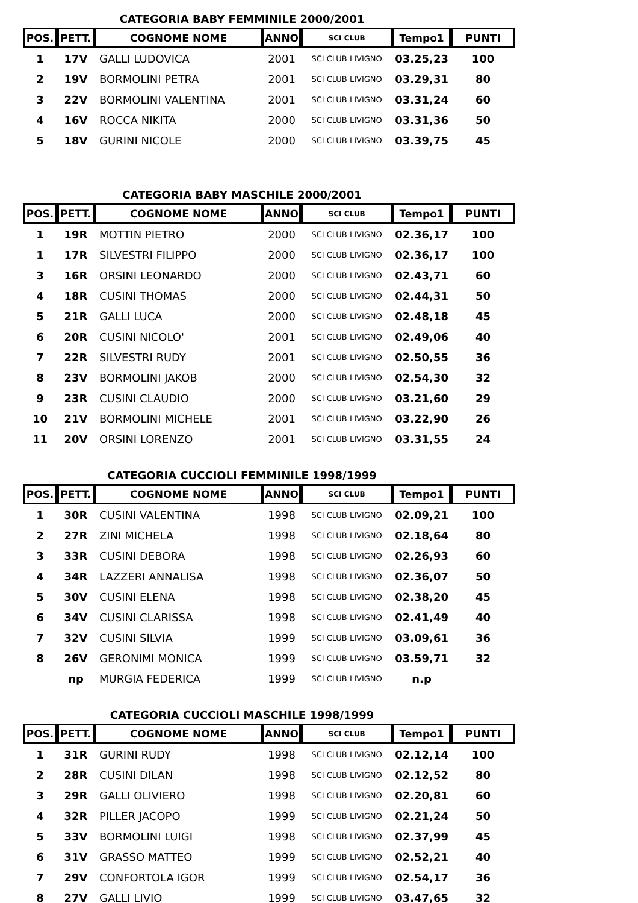CATEGORIA BABY FEMMINILE 2000/2001
| POS. | PETT. | COGNOME NOME | ANNO | SCI CLUB | Tempo1 | PUNTI |
| --- | --- | --- | --- | --- | --- | --- |
| 1 | 17V | GALLI LUDOVICA | 2001 | SCI CLUB LIVIGNO | 03.25,23 | 100 |
| 2 | 19V | BORMOLINI PETRA | 2001 | SCI CLUB LIVIGNO | 03.29,31 | 80 |
| 3 | 22V | BORMOLINI VALENTINA | 2001 | SCI CLUB LIVIGNO | 03.31,24 | 60 |
| 4 | 16V | ROCCA NIKITA | 2000 | SCI CLUB LIVIGNO | 03.31,36 | 50 |
| 5 | 18V | GURINI NICOLE | 2000 | SCI CLUB LIVIGNO | 03.39,75 | 45 |
CATEGORIA BABY MASCHILE 2000/2001
| POS. | PETT. | COGNOME NOME | ANNO | SCI CLUB | Tempo1 | PUNTI |
| --- | --- | --- | --- | --- | --- | --- |
| 1 | 19R | MOTTIN PIETRO | 2000 | SCI CLUB LIVIGNO | 02.36,17 | 100 |
| 1 | 17R | SILVESTRI FILIPPO | 2000 | SCI CLUB LIVIGNO | 02.36,17 | 100 |
| 3 | 16R | ORSINI LEONARDO | 2000 | SCI CLUB LIVIGNO | 02.43,71 | 60 |
| 4 | 18R | CUSINI THOMAS | 2000 | SCI CLUB LIVIGNO | 02.44,31 | 50 |
| 5 | 21R | GALLI LUCA | 2000 | SCI CLUB LIVIGNO | 02.48,18 | 45 |
| 6 | 20R | CUSINI NICOLO' | 2001 | SCI CLUB LIVIGNO | 02.49,06 | 40 |
| 7 | 22R | SILVESTRI RUDY | 2001 | SCI CLUB LIVIGNO | 02.50,55 | 36 |
| 8 | 23V | BORMOLINI JAKOB | 2000 | SCI CLUB LIVIGNO | 02.54,30 | 32 |
| 9 | 23R | CUSINI CLAUDIO | 2000 | SCI CLUB LIVIGNO | 03.21,60 | 29 |
| 10 | 21V | BORMOLINI MICHELE | 2001 | SCI CLUB LIVIGNO | 03.22,90 | 26 |
| 11 | 20V | ORSINI LORENZO | 2001 | SCI CLUB LIVIGNO | 03.31,55 | 24 |
CATEGORIA CUCCIOLI FEMMINILE 1998/1999
| POS. | PETT. | COGNOME NOME | ANNO | SCI CLUB | Tempo1 | PUNTI |
| --- | --- | --- | --- | --- | --- | --- |
| 1 | 30R | CUSINI VALENTINA | 1998 | SCI CLUB LIVIGNO | 02.09,21 | 100 |
| 2 | 27R | ZINI MICHELA | 1998 | SCI CLUB LIVIGNO | 02.18,64 | 80 |
| 3 | 33R | CUSINI DEBORA | 1998 | SCI CLUB LIVIGNO | 02.26,93 | 60 |
| 4 | 34R | LAZZERI ANNALISA | 1998 | SCI CLUB LIVIGNO | 02.36,07 | 50 |
| 5 | 30V | CUSINI ELENA | 1998 | SCI CLUB LIVIGNO | 02.38,20 | 45 |
| 6 | 34V | CUSINI CLARISSA | 1998 | SCI CLUB LIVIGNO | 02.41,49 | 40 |
| 7 | 32V | CUSINI SILVIA | 1999 | SCI CLUB LIVIGNO | 03.09,61 | 36 |
| 8 | 26V | GERONIMI MONICA | 1999 | SCI CLUB LIVIGNO | 03.59,71 | 32 |
| | np | MURGIA FEDERICA | 1999 | SCI CLUB LIVIGNO | n.p | |
CATEGORIA CUCCIOLI MASCHILE 1998/1999
| POS. | PETT. | COGNOME NOME | ANNO | SCI CLUB | Tempo1 | PUNTI |
| --- | --- | --- | --- | --- | --- | --- |
| 1 | 31R | GURINI RUDY | 1998 | SCI CLUB LIVIGNO | 02.12,14 | 100 |
| 2 | 28R | CUSINI DILAN | 1998 | SCI CLUB LIVIGNO | 02.12,52 | 80 |
| 3 | 29R | GALLI OLIVIERO | 1998 | SCI CLUB LIVIGNO | 02.20,81 | 60 |
| 4 | 32R | PILLER JACOPO | 1999 | SCI CLUB LIVIGNO | 02.21,24 | 50 |
| 5 | 33V | BORMOLINI LUIGI | 1998 | SCI CLUB LIVIGNO | 02.37,99 | 45 |
| 6 | 31V | GRASSO MATTEO | 1999 | SCI CLUB LIVIGNO | 02.52,21 | 40 |
| 7 | 29V | CONFORTOLA IGOR | 1999 | SCI CLUB LIVIGNO | 02.54,17 | 36 |
| 8 | 27V | GALLI LIVIO | 1999 | SCI CLUB LIVIGNO | 03.47,65 | 32 |